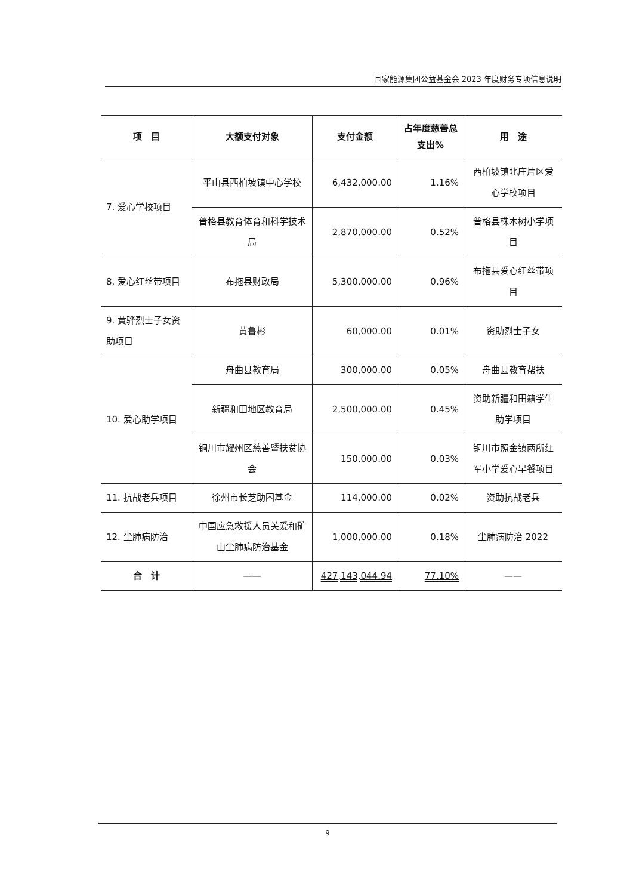国家能源集团公益基金会 2023 年度财务专项信息说明
| 项 目 | 大额支付对象 | 支付金额 | 占年度慈善总支出% | 用 途 |
| --- | --- | --- | --- | --- |
| 7. 爱心学校项目 | 平山县西柏坡镇中心学校 | 6,432,000.00 | 1.16% | 西柏坡镇北庄片区爱心学校项目 |
| | 普格县教育体育和科学技术局 | 2,870,000.00 | 0.52% | 普格县株木树小学项目 |
| 8. 爱心红丝带项目 | 布拖县财政局 | 5,300,000.00 | 0.96% | 布拖县爱心红丝带项目 |
| 9. 黄骅烈士子女资助项目 | 黄鲁彬 | 60,000.00 | 0.01% | 资助烈士子女 |
| 10. 爱心助学项目 | 舟曲县教育局 | 300,000.00 | 0.05% | 舟曲县教育帮扶 |
| | 新疆和田地区教育局 | 2,500,000.00 | 0.45% | 资助新疆和田籍学生助学项目 |
| | 铜川市耀州区慈善暨扶贫协会 | 150,000.00 | 0.03% | 铜川市照金镇两所红军小学爱心早餐项目 |
| 11. 抗战老兵项目 | 徐州市长芝助困基金 | 114,000.00 | 0.02% | 资助抗战老兵 |
| 12. 尘肺病防治 | 中国应急救援人员关爱和矿山尘肺病防治基金 | 1,000,000.00 | 0.18% | 尘肺病防治 2022 |
| 合 计 | —— | 427,143,044.94 | 77.10% | —— |
9